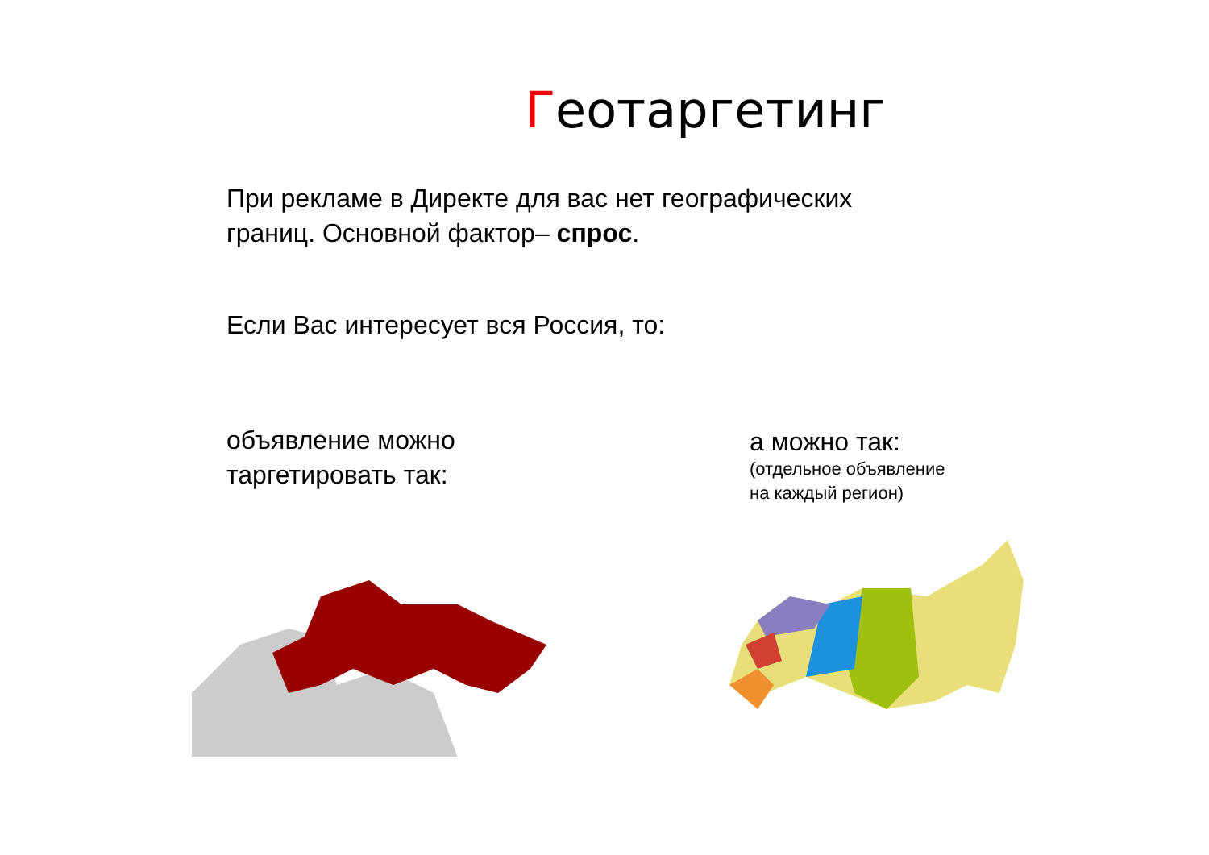Геотаргетинг
При рекламе в Директе для вас нет географических
границ. Основной фактор– спрос.
Если Вас интересует вся Россия, то:
объявление можно
таргетировать так:
а можно так:
(отдельное объявление
на каждый регион)